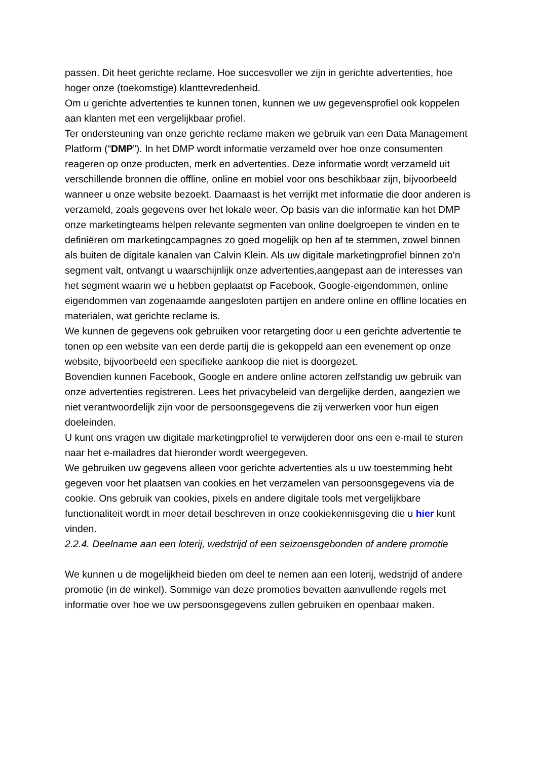passen. Dit heet gerichte reclame. Hoe succesvoller we zijn in gerichte advertenties, hoe hoger onze (toekomstige) klanttevredenheid.
Om u gerichte advertenties te kunnen tonen, kunnen we uw gegevensprofiel ook koppelen aan klanten met een vergelijkbaar profiel.
Ter ondersteuning van onze gerichte reclame maken we gebruik van een Data Management Platform (“DMP”). In het DMP wordt informatie verzameld over hoe onze consumenten reageren op onze producten, merk en advertenties. Deze informatie wordt verzameld uit verschillende bronnen die offline, online en mobiel voor ons beschikbaar zijn, bijvoorbeeld wanneer u onze website bezoekt. Daarnaast is het verrijkt met informatie die door anderen is verzameld, zoals gegevens over het lokale weer. Op basis van die informatie kan het DMP onze marketingteams helpen relevante segmenten van online doelgroepen te vinden en te definiëren om marketingcampagnes zo goed mogelijk op hen af te stemmen, zowel binnen als buiten de digitale kanalen van Calvin Klein. Als uw digitale marketingprofiel binnen zo’n segment valt, ontvangt u waarschijnlijk onze advertenties,aangepast aan de interesses van het segment waarin we u hebben geplaatst op Facebook, Google-eigendommen, online eigendommen van zogenaamde aangesloten partijen en andere online en offline locaties en materialen, wat gerichte reclame is.
We kunnen de gegevens ook gebruiken voor retargeting door u een gerichte advertentie te tonen op een website van een derde partij die is gekoppeld aan een evenement op onze website, bijvoorbeeld een specifieke aankoop die niet is doorgezet.
Bovendien kunnen Facebook, Google en andere online actoren zelfstandig uw gebruik van onze advertenties registreren. Lees het privacybeleid van dergelijke derden, aangezien we niet verantwoordelijk zijn voor de persoonsgegevens die zij verwerken voor hun eigen doeleinden.
U kunt ons vragen uw digitale marketingprofiel te verwijderen door ons een e-mail te sturen naar het e-mailadres dat hieronder wordt weergegeven.
We gebruiken uw gegevens alleen voor gerichte advertenties als u uw toestemming hebt gegeven voor het plaatsen van cookies en het verzamelen van persoonsgegevens via de cookie. Ons gebruik van cookies, pixels en andere digitale tools met vergelijkbare functionaliteit wordt in meer detail beschreven in onze cookiekennisgeving die u hier kunt vinden.
2.2.4. Deelname aan een loterij, wedstrijd of een seizoensgebonden of andere promotie
We kunnen u de mogelijkheid bieden om deel te nemen aan een loterij, wedstrijd of andere promotie (in de winkel). Sommige van deze promoties bevatten aanvullende regels met informatie over hoe we uw persoonsgegevens zullen gebruiken en openbaar maken.